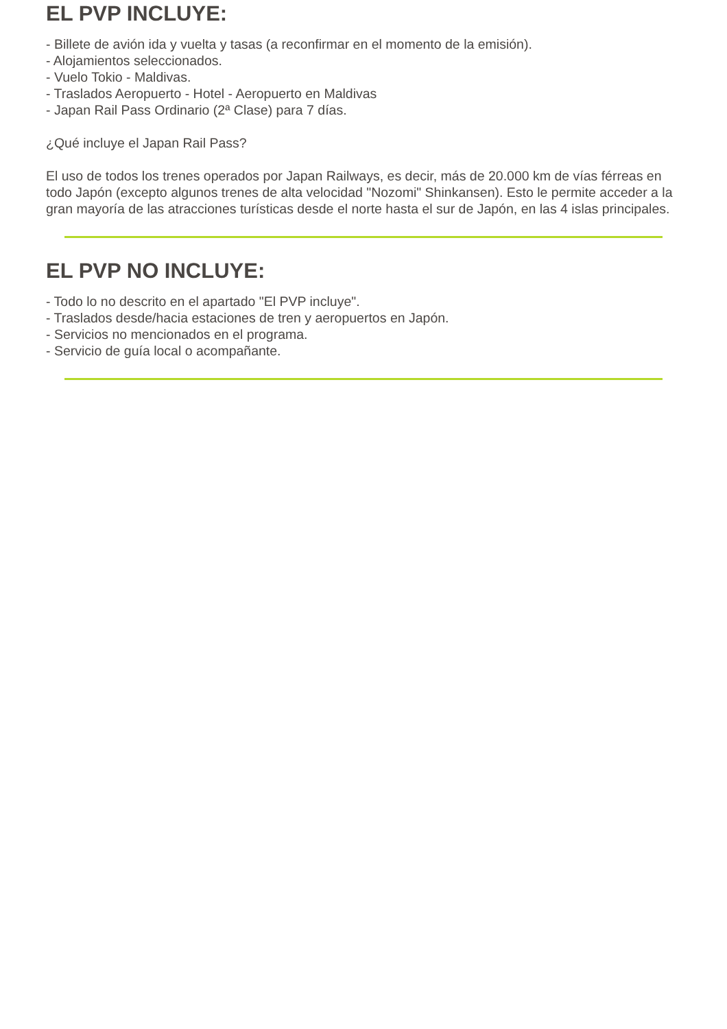EL PVP INCLUYE:
- Billete de avión ida y vuelta y tasas (a reconfirmar en el momento de la emisión).
- Alojamientos seleccionados.
- Vuelo Tokio - Maldivas.
- Traslados Aeropuerto - Hotel - Aeropuerto en Maldivas
- Japan Rail Pass Ordinario (2ª Clase) para 7 días.
¿Qué incluye el Japan Rail Pass?
El uso de todos los trenes operados por Japan Railways, es decir, más de 20.000 km de vías férreas en todo Japón (excepto algunos trenes de alta velocidad "Nozomi" Shinkansen). Esto le permite acceder a la gran mayoría de las atracciones turísticas desde el norte hasta el sur de Japón, en las 4 islas principales.
EL PVP NO INCLUYE:
- Todo lo no descrito en el apartado "El PVP incluye".
- Traslados desde/hacia estaciones de tren y aeropuertos en Japón.
- Servicios no mencionados en el programa.
- Servicio de guía local o acompañante.